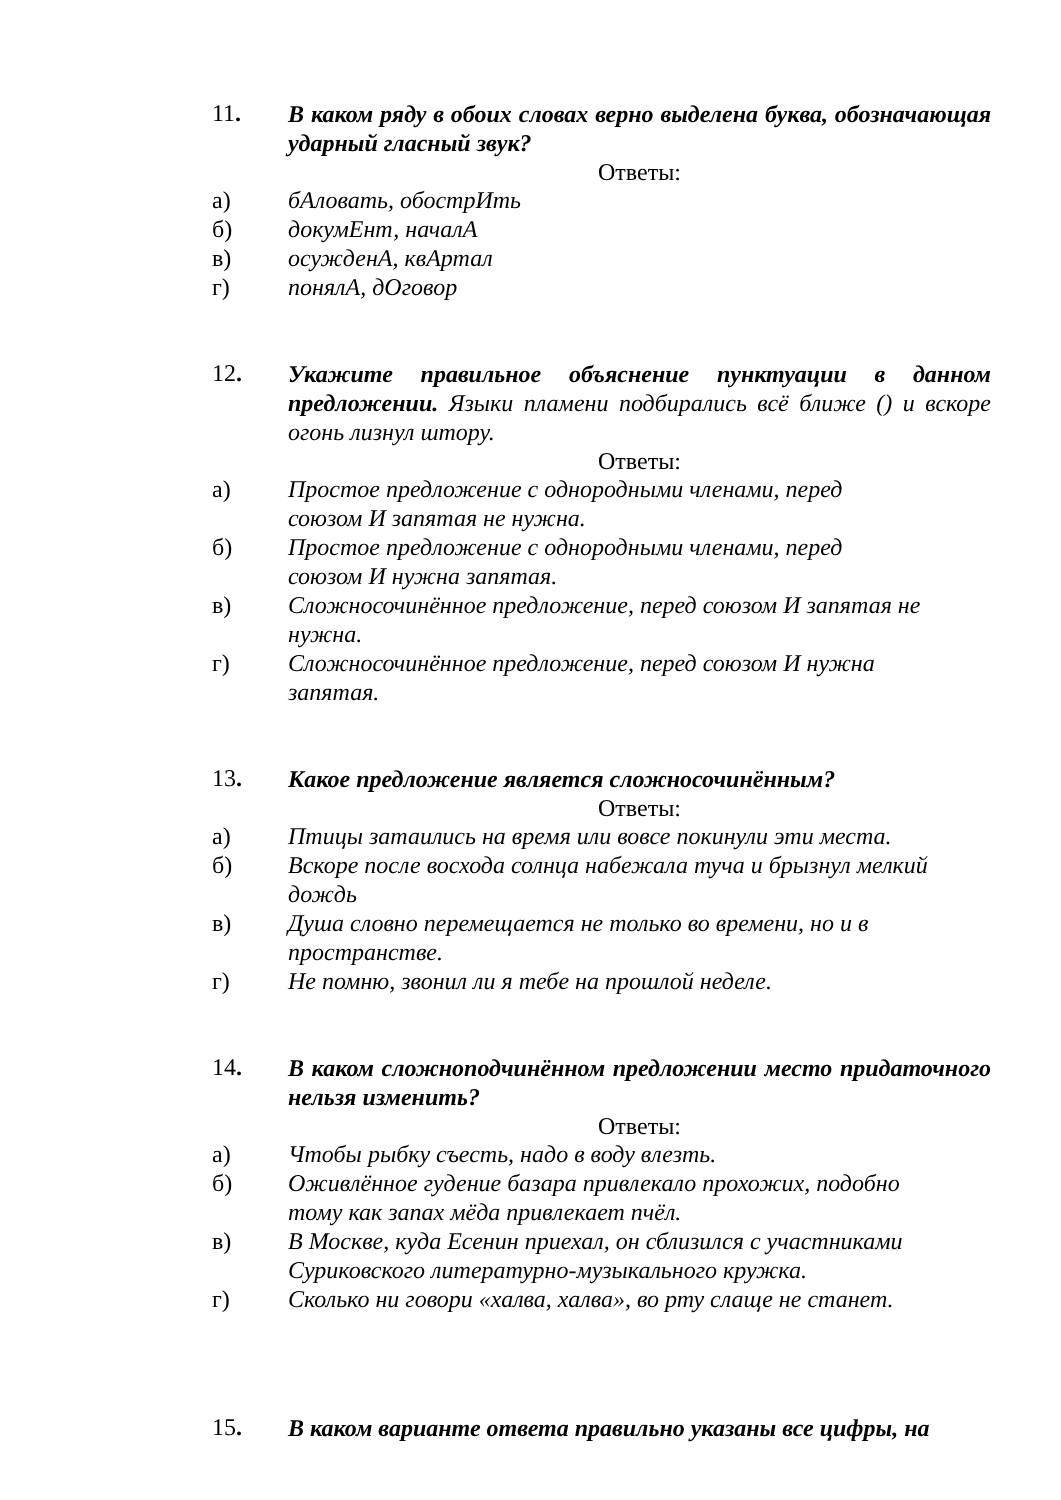11.
В каком ряду в обоих словах верно выделена буква, обозначающая ударный гласный звук?
Ответы:
а) бАловать, обострИть
б) докумЕнт, началА
в) осужденА, квАртал
г) понялА, дОговор
12.
Укажите правильное объяснение пунктуации в данном предложении. Языки пламени подбирались всё ближе () и вскоре огонь лизнул штору.
Ответы:
а) Простое предложение с однородными членами, перед
союзом И запятая не нужна.
б) Простое предложение с однородными членами, перед
союзом И нужна запятая.
в) Сложносочинённое предложение, перед союзом И запятая не
нужна.
г) Сложносочинённое предложение, перед союзом И нужна
запятая.
13.
Какое предложение является сложносочинённым?
Ответы:
а) Птицы затаились на время или вовсе покинули эти места.
б) Вскоре после восхода солнца набежала туча и брызнул мелкий
дождь
в) Душа словно перемещается не только во времени, но и в
пространстве.
г) Не помню, звонил ли я тебе на прошлой неделе.
14.
В каком сложноподчинённом предложении место придаточного нельзя изменить?
Ответы:
а) Чтобы рыбку съесть, надо в воду влезть.
б) Оживлённое гудение базара привлекало прохожих, подобно
тому как запах мёда привлекает пчёл.
в) В Москве, куда Есенин приехал, он сблизился с участниками
Суриковского литературно-музыкального кружка.
г) Сколько ни говори «халва, халва», во рту слаще не станет.
15.
В каком варианте ответа правильно указаны все цифры, на